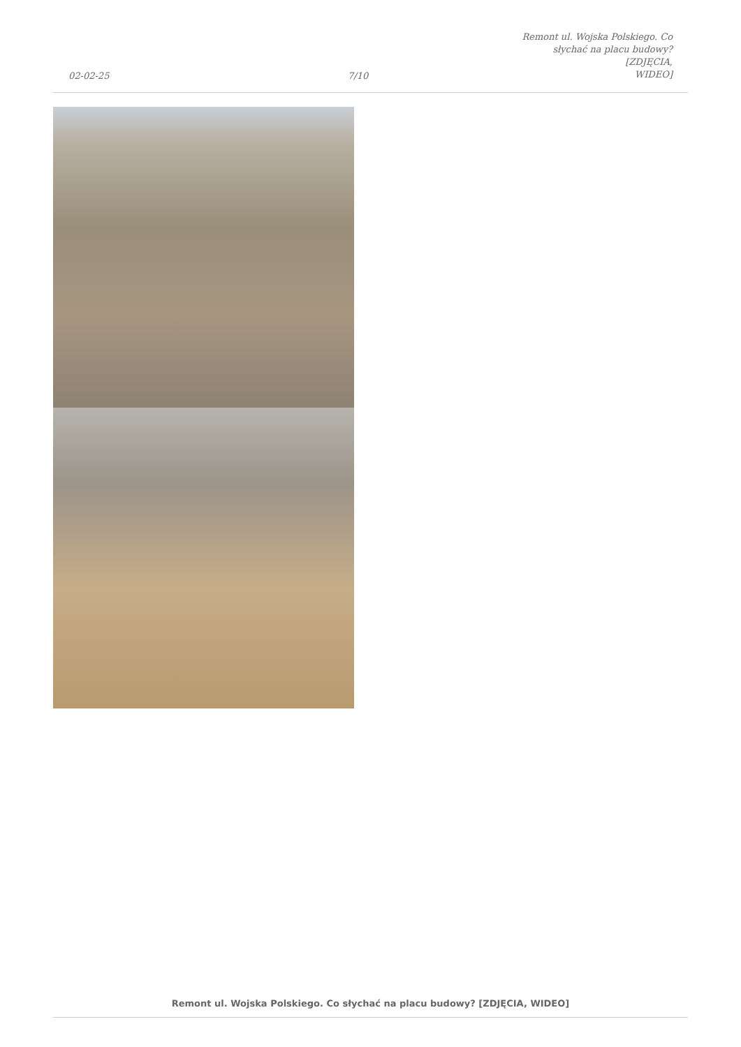02-02-25
7/10
Remont ul. Wojska Polskiego. Co
słychać na placu budowy? [ZDJĘCIA,
WIDEO]
Remont ul. Wojska Polskiego. Co słychać na placu budowy? [ZDJĘCIA, WIDEO]